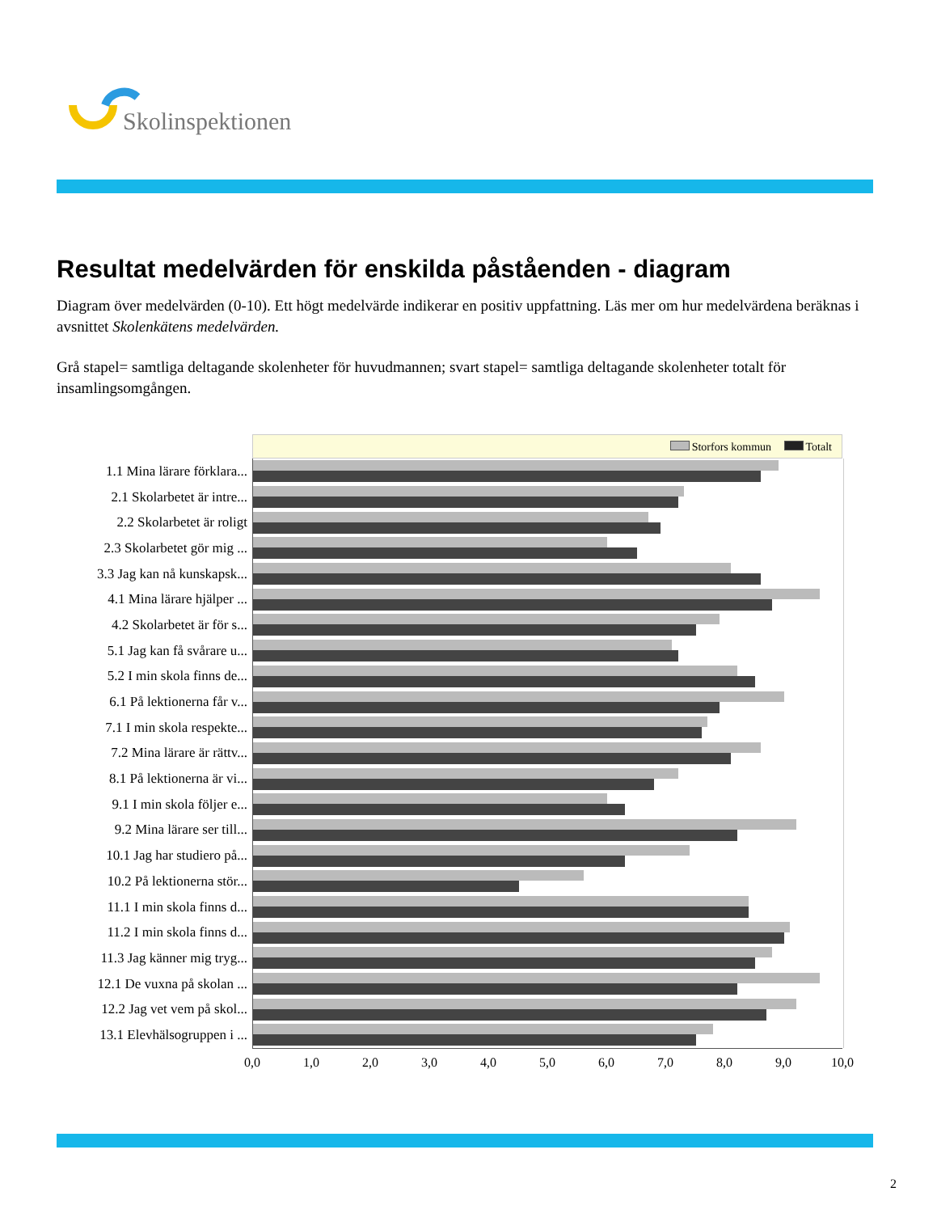Skolinspektionen
Resultat medelvärden för enskilda påståenden - diagram
Diagram över medelvärden (0-10). Ett högt medelvärde indikerar en positiv uppfattning. Läs mer om hur medelvärdena beräknas i avsnittet Skolenkätens medelvärden.
Grå stapel= samtliga deltagande skolenheter för huvudmannen; svart stapel= samtliga deltagande skolenheter totalt för insamlingsomgången.
Storfors kommun Totalt
1.1 Mina lärare förklara...
2.1 Skolarbetet är intre...
2.2 Skolarbetet är roligt
2.3 Skolarbetet gör mig ...
3.3 Jag kan nå kunskapsk...
4.1 Mina lärare hjälper ...
4.2 Skolarbetet är för s...
5.1 Jag kan få svårare u...
5.2 I min skola finns de...
6.1 På lektionerna får v...
7.1 I min skola respekte...
7.2 Mina lärare är rättv...
8.1 På lektionerna är vi...
9.1 I min skola följer e...
9.2 Mina lärare ser till...
10.1 Jag har studiero på...
10.2 På lektionerna stör...
11.1 I min skola finns d...
11.2 I min skola finns d...
11.3 Jag känner mig tryg...
12.1 De vuxna på skolan ...
12.2 Jag vet vem på skol...
13.1 Elevhälsogruppen i ...
0,0 1,0 2,0 3,0 4,0 5,0 6,0 7,0 8,0 9,0 10,0
2